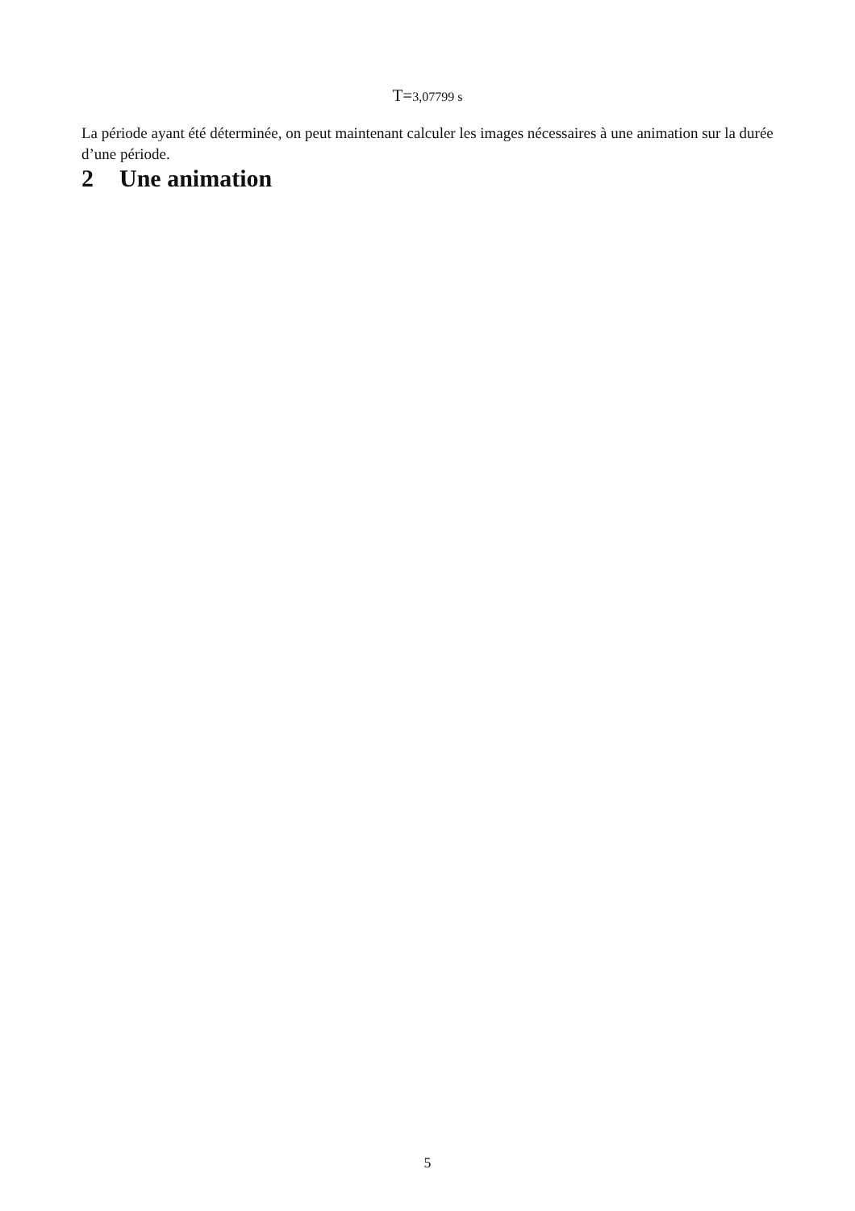T=3,07799 s
La période ayant été déterminée, on peut maintenant calculer les images nécessaires à une animation sur la durée d’une période.
2 Une animation
5